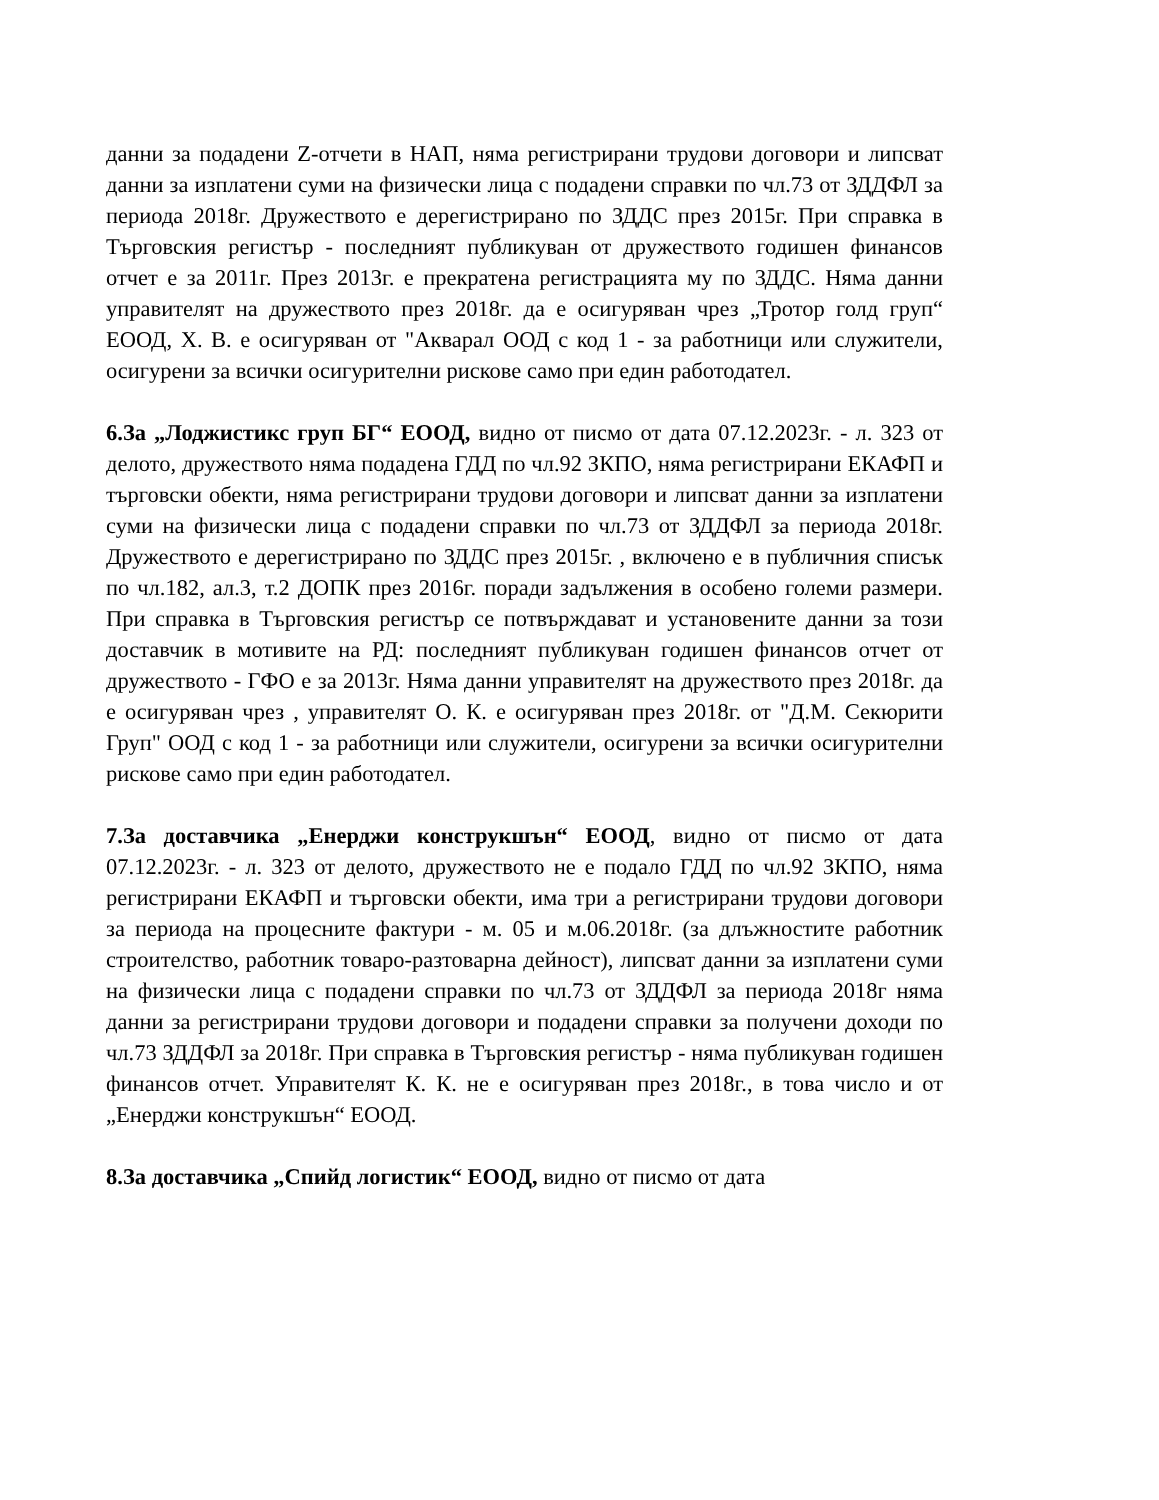данни за подадени Z-отчети в НАП, няма регистрирани трудови договори и липсват данни за изплатени суми на физически лица с подадени справки по чл.73 от ЗДДФЛ за периода 2018г. Дружеството е дерегистрирано по ЗДДС през 2015г. При справка в Търговския регистър - последният публикуван от дружеството годишен финансов отчет е за 2011г. През 2013г. е прекратена регистрацията му по ЗДДС. Няма данни управителят на дружеството през 2018г. да е осигуряван чрез „Тротор голд груп“ ЕООД, Х. В. е осигуряван от "Акварал ООД с код 1 - за работници или служители, осигурени за всички осигурителни рискове само при един работодател.
6.За „Лоджистикс груп БГ“ ЕООД, видно от писмо от дата 07.12.2023г. - л. 323 от делото, дружеството няма подадена ГДД по чл.92 ЗКПО, няма регистрирани ЕКАФП и търговски обекти, няма регистрирани трудови договори и липсват данни за изплатени суми на физически лица с подадени справки по чл.73 от ЗДДФЛ за периода 2018г. Дружеството е дерегистрирано по ЗДДС през 2015г. , включено е в публичния списък по чл.182, ал.3, т.2 ДОПК през 2016г. поради задължения в особено големи размери. При справка в Търговския регистър се потвърждават и установените данни за този доставчик в мотивите на РД: последният публикуван годишен финансов отчет от дружеството - ГФО е за 2013г. Няма данни управителят на дружеството през 2018г. да е осигуряван чрез , управителят О. К. е осигуряван през 2018г. от "Д.М. Секюрити Груп" ООД с код 1 - за работници или служители, осигурени за всички осигурителни рискове само при един работодател.
7.За доставчика „Енерджи конструкшън“ ЕООД, видно от писмо от дата 07.12.2023г. - л. 323 от делото, дружеството не е подало ГДД по чл.92 ЗКПО, няма регистрирани ЕКАФП и търговски обекти, има три а регистрирани трудови договори за периода на процесните фактури - м. 05 и м.06.2018г. (за длъжностите работник строителство, работник товаро-разтоварна дейност), липсват данни за изплатени суми на физически лица с подадени справки по чл.73 от ЗДДФЛ за периода 2018г няма данни за регистрирани трудови договори и подадени справки за получени доходи по чл.73 ЗДДФЛ за 2018г. При справка в Търговския регистър - няма публикуван годишен финансов отчет. Управителят К. К. не е осигуряван през 2018г., в това число и от „Енерджи конструкшън“ ЕООД.
8.За доставчика „Спийд логистик“ ЕООД, видно от писмо от дата